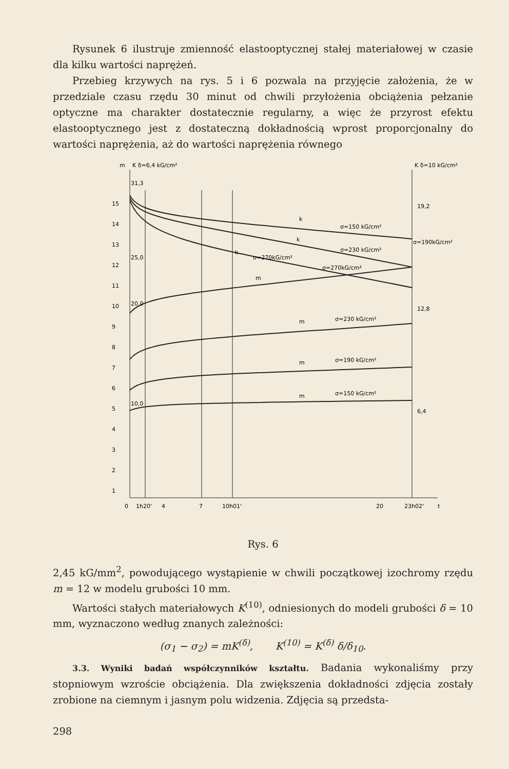Rysunek 6 ilustruje zmienność elastooptycznej stałej materiałowej w czasie dla kilku wartości naprężeń.
Przebieg krzywych na rys. 5 i 6 pozwala na przyjęcie założenia, że w przedziale czasu rzędu 30 minut od chwili przyłożenia obciążenia pełzanie optyczne ma charakter dostatecznie regularny, a więc że przyrost efektu elastooptycznego jest z dostateczną dokładnością wprost proporcjonalny do wartości naprężenia, aż do wartości naprężenia równego
m
K δ=6,4 kG/cm²
K δ=10 kG/cm²
15
14
13
12
11
10
9
8
7
6
5
4
3
2
1
31,3
25,0
20,0
10,0
19,2
12,8
6,4
k
σ=150 kG/cm²
k
σ=230 kG/cm²
σ=190kG/cm²
k
σ=270kG/cm²
σ=270kG/cm²
m
m
σ=230 kG/cm²
m
σ=190 kG/cm²
m
σ=150 kG/cm²
0
1h20'
4
7
10h01'
20
23h02'
t
Rys. 6
2,45 kG/mm<sup>2</sup>, powodującego wystąpienie w chwili początkowej izochromy rzędu m = 12 w modelu grubości 10 mm.
Wartości stałych materiałowych K<sup>(10)</sup>, odniesionych do modeli grubości δ = 10 mm, wyznaczono według znanych zależności:
(σ<sub>1</sub> − σ<sub>2</sub>) = mK<sup>(δ)</sup>, K<sup>(10)</sup> = K<sup>(δ)</sup> δ/δ<sub>10</sub>.
3.3. Wyniki badań współczynników kształtu. Badania wykonaliśmy przy stopniowym wzroście obciążenia. Dla zwiększenia dokładności zdjęcia zostały zrobione na ciemnym i jasnym polu widzenia. Zdjęcia są przedsta-
298